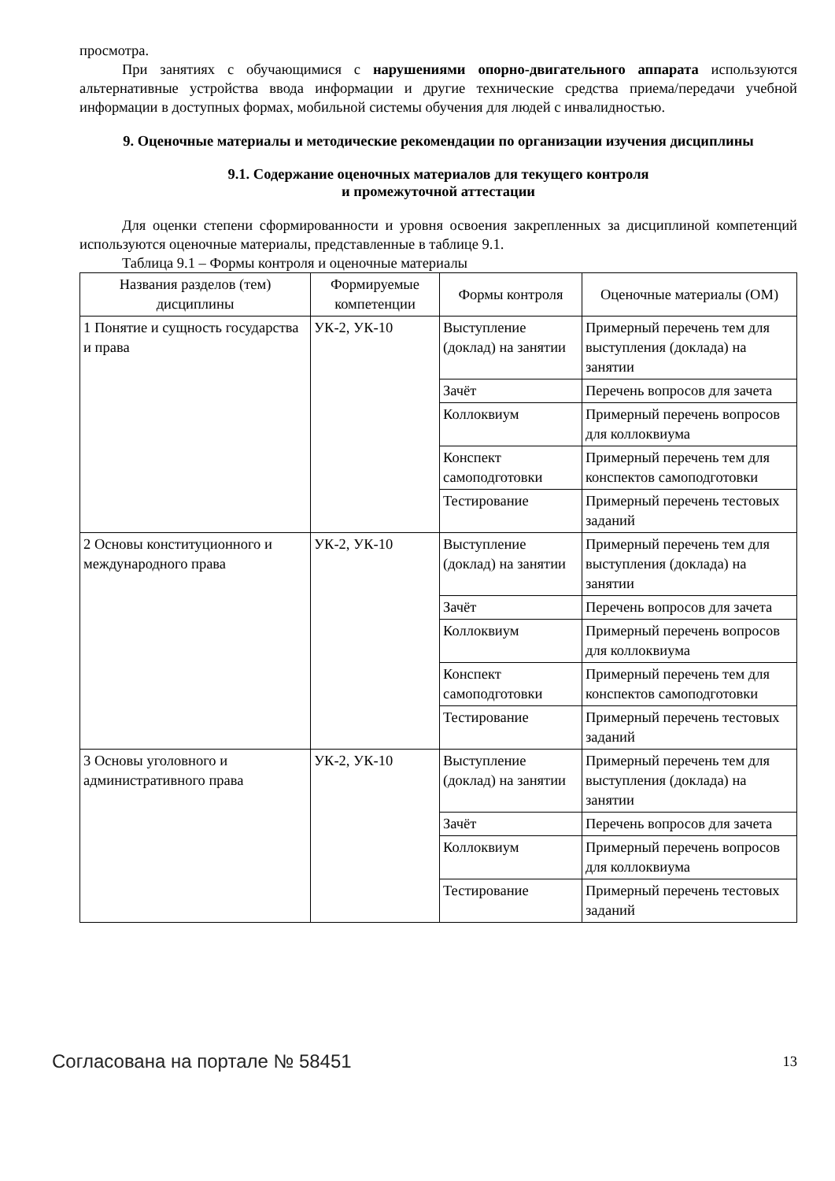просмотра.
При занятиях с обучающимися с нарушениями опорно-двигательного аппарата используются альтернативные устройства ввода информации и другие технические средства приема/передачи учебной информации в доступных формах, мобильной системы обучения для людей с инвалидностью.
9. Оценочные материалы и методические рекомендации по организации изучения дисциплины
9.1. Содержание оценочных материалов для текущего контроля
и промежуточной аттестации
Для оценки степени сформированности и уровня освоения закрепленных за дисциплиной компетенций используются оценочные материалы, представленные в таблице 9.1.
Таблица 9.1 – Формы контроля и оценочные материалы
| Названия разделов (тем) дисциплины | Формируемые компетенции | Формы контроля | Оценочные материалы (ОМ) |
| --- | --- | --- | --- |
| 1 Понятие и сущность государства и права | УК-2, УК-10 | Выступление (доклад) на занятии | Примерный перечень тем для выступления (доклада) на занятии |
| | | Зачёт | Перечень вопросов для зачета |
| | | Коллоквиум | Примерный перечень вопросов для коллоквиума |
| | | Конспект самоподготовки | Примерный перечень тем для конспектов самоподготовки |
| | | Тестирование | Примерный перечень тестовых заданий |
| 2 Основы конституционного и международного права | УК-2, УК-10 | Выступление (доклад) на занятии | Примерный перечень тем для выступления (доклада) на занятии |
| | | Зачёт | Перечень вопросов для зачета |
| | | Коллоквиум | Примерный перечень вопросов для коллоквиума |
| | | Конспект самоподготовки | Примерный перечень тем для конспектов самоподготовки |
| | | Тестирование | Примерный перечень тестовых заданий |
| 3 Основы уголовного и административного права | УК-2, УК-10 | Выступление (доклад) на занятии | Примерный перечень тем для выступления (доклада) на занятии |
| | | Зачёт | Перечень вопросов для зачета |
| | | Коллоквиум | Примерный перечень вопросов для коллоквиума |
| | | Тестирование | Примерный перечень тестовых заданий |
Согласована на портале № 58451 13